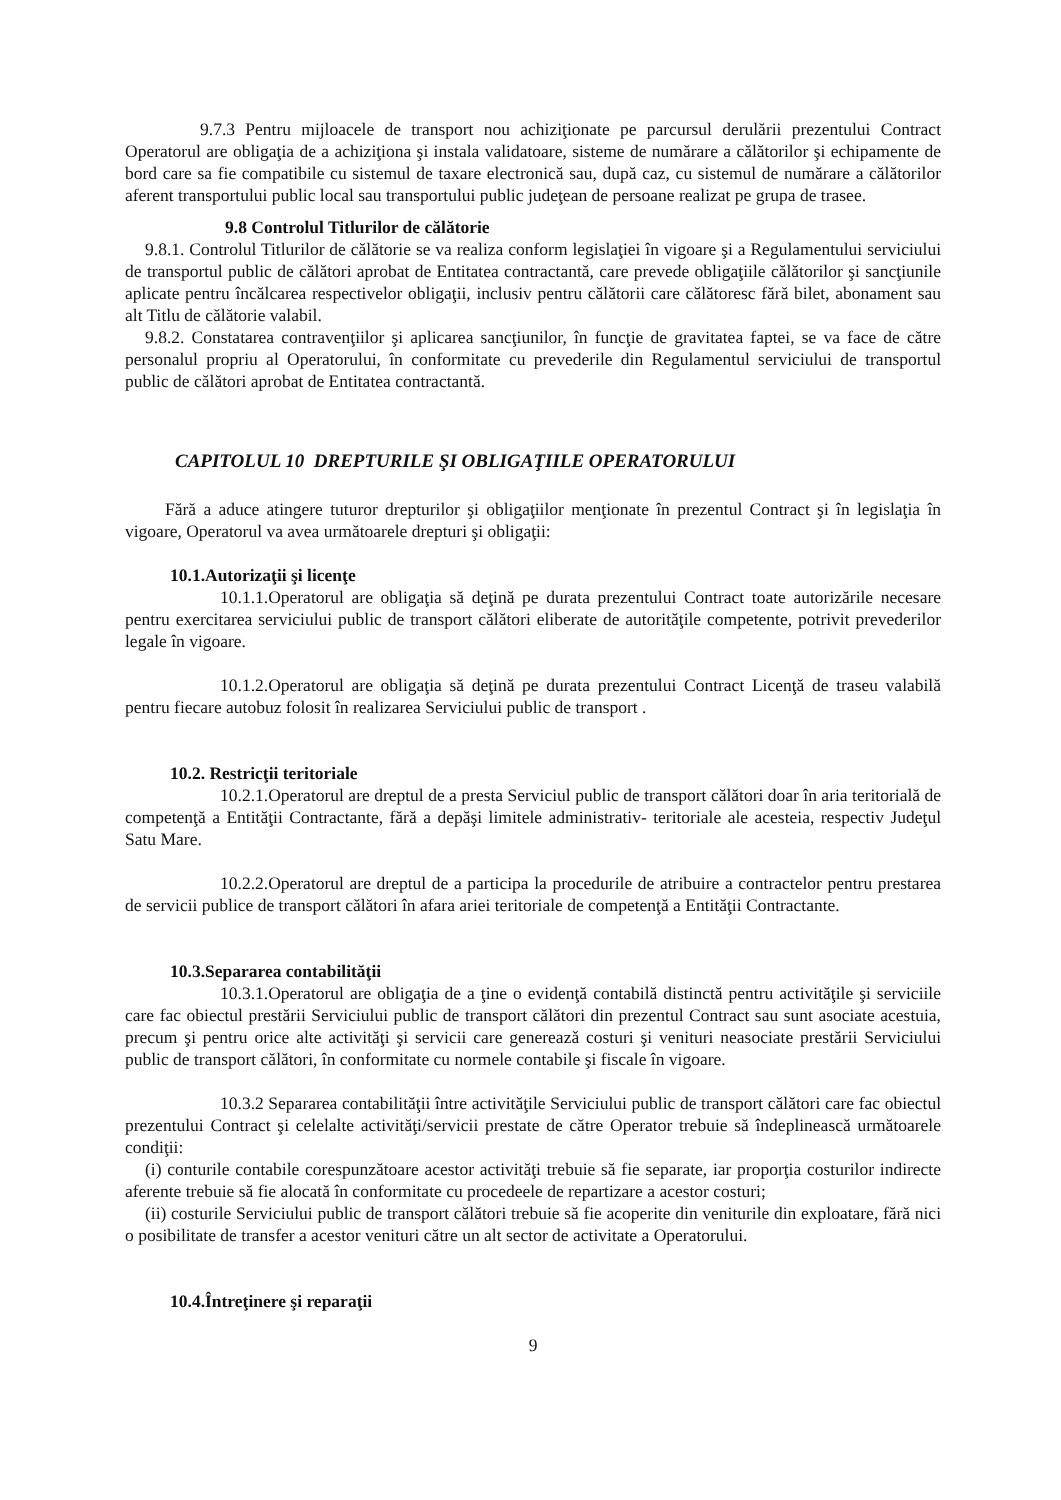9.7.3 Pentru mijloacele de transport nou achiziţionate pe parcursul derulării prezentului Contract Operatorul are obligaţia de a achiziţiona şi instala validatoare, sisteme de numărare a călătorilor şi echipamente de bord care sa fie compatibile cu sistemul de taxare electronică sau, după caz, cu sistemul de numărare a călătorilor aferent transportului public local sau transportului public judeţean de persoane realizat pe grupa de trasee.
9.8 Controlul Titlurilor de călătorie
9.8.1. Controlul Titlurilor de călătorie se va realiza conform legislaţiei în vigoare şi a Regulamentului serviciului de transportul public de călători aprobat de Entitatea contractantă, care prevede obligaţiile călătorilor şi sancţiunile aplicate pentru încălcarea respectivelor obligaţii, inclusiv pentru călătorii care călătoresc fără bilet, abonament sau alt Titlu de călătorie valabil.
9.8.2. Constatarea contravenţiilor şi aplicarea sancţiunilor, în funcţie de gravitatea faptei, se va face de către personalul propriu al Operatorului, în conformitate cu prevederile din Regulamentul serviciului de transportul public de călători aprobat de Entitatea contractantă.
CAPITOLUL 10 DREPTURILE ŞI OBLIGAŢIILE OPERATORULUI
Fără a aduce atingere tuturor drepturilor şi obligaţiilor menţionate în prezentul Contract şi în legislaţia în vigoare, Operatorul va avea următoarele drepturi şi obligaţii:
10.1.Autorizaţii şi licenţe
10.1.1.Operatorul are obligaţia să deţină pe durata prezentului Contract toate autorizările necesare pentru exercitarea serviciului public de transport călători eliberate de autorităţile competente, potrivit prevederilor legale în vigoare.
10.1.2.Operatorul are obligaţia să deţină pe durata prezentului Contract Licenţă de traseu valabilă pentru fiecare autobuz folosit în realizarea Serviciului public de transport .
10.2. Restricţii teritoriale
10.2.1.Operatorul are dreptul de a presta Serviciul public de transport călători doar în aria teritorială de competenţă a Entităţii Contractante, fără a depăşi limitele administrativ- teritoriale ale acesteia, respectiv Judeţul Satu Mare.
10.2.2.Operatorul are dreptul de a participa la procedurile de atribuire a contractelor pentru prestarea de servicii publice de transport călători în afara ariei teritoriale de competenţă a Entităţii Contractante.
10.3.Separarea contabilităţii
10.3.1.Operatorul are obligaţia de a ţine o evidenţă contabilă distinctă pentru activităţile şi serviciile care fac obiectul prestării Serviciului public de transport călători din prezentul Contract sau sunt asociate acestuia, precum şi pentru orice alte activităţi şi servicii care genereazǎ costuri şi venituri neasociate prestării Serviciului public de transport călători, în conformitate cu normele contabile şi fiscale în vigoare.
10.3.2 Separarea contabilităţii între activităţile Serviciului public de transport călători care fac obiectul prezentului Contract şi celelalte activităţi/servicii prestate de către Operator trebuie să îndeplinească următoarele condiţii:
(i) conturile contabile corespunzătoare acestor activităţi trebuie să fie separate, iar proporţia costurilor indirecte aferente trebuie să fie alocată în conformitate cu procedeele de repartizare a acestor costuri;
(ii) costurile Serviciului public de transport călători trebuie să fie acoperite din veniturile din exploatare, fără nici o posibilitate de transfer a acestor venituri către un alt sector de activitate a Operatorului.
10.4.Întreţinere şi reparaţii
9